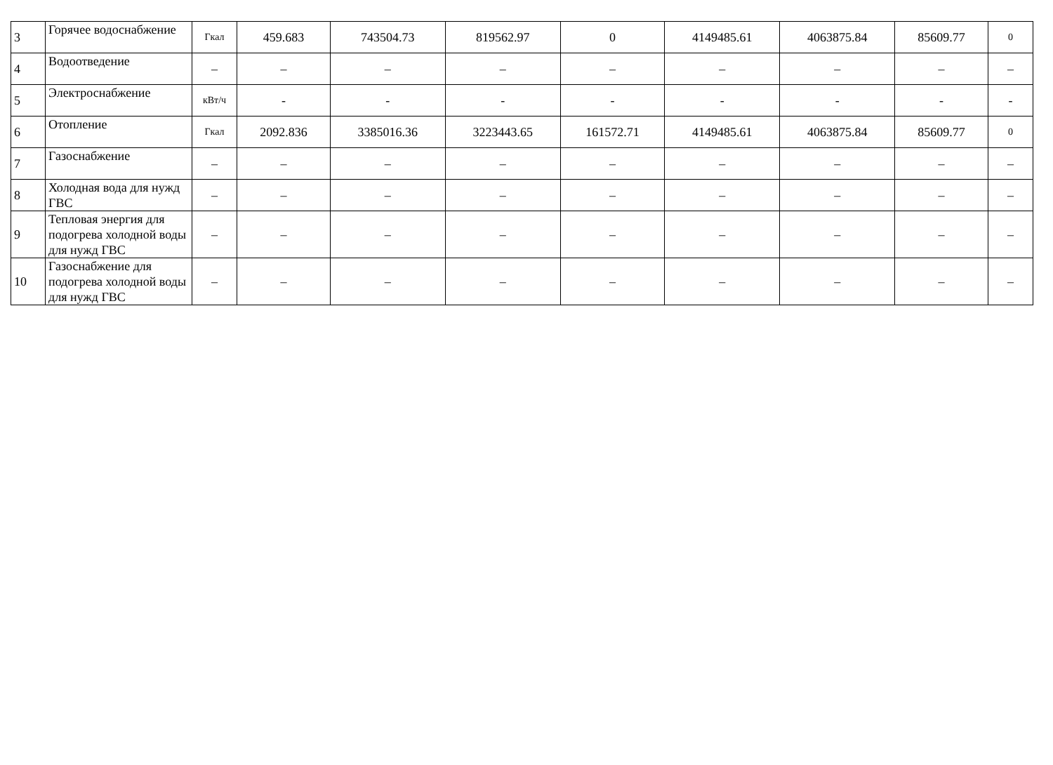| 3 | Горячее водоснабжение | Гкал | 459.683 | 743504.73 | 819562.97 | 0 | 4149485.61 | 4063875.84 | 85609.77 | 0 |
| 4 | Водоотведение | – | – | – | – | – | – | – | – | – |
| 5 | Электроснабжение | кВт/ч | - | - | - | - | - | - | - | - |
| 6 | Отопление | Гкал | 2092.836 | 3385016.36 | 3223443.65 | 161572.71 | 4149485.61 | 4063875.84 | 85609.77 | 0 |
| 7 | Газоснабжение | – | – | – | – | – | – | – | – | – |
| 8 | Холодная вода для нужд ГВС | – | – | – | – | – | – | – | – | – |
| 9 | Тепловая энергия для подогрева холодной воды для нужд ГВС | – | – | – | – | – | – | – | – | – |
| 10 | Газоснабжение для подогрева холодной воды для нужд ГВС | – | – | – | – | – | – | – | – | – |